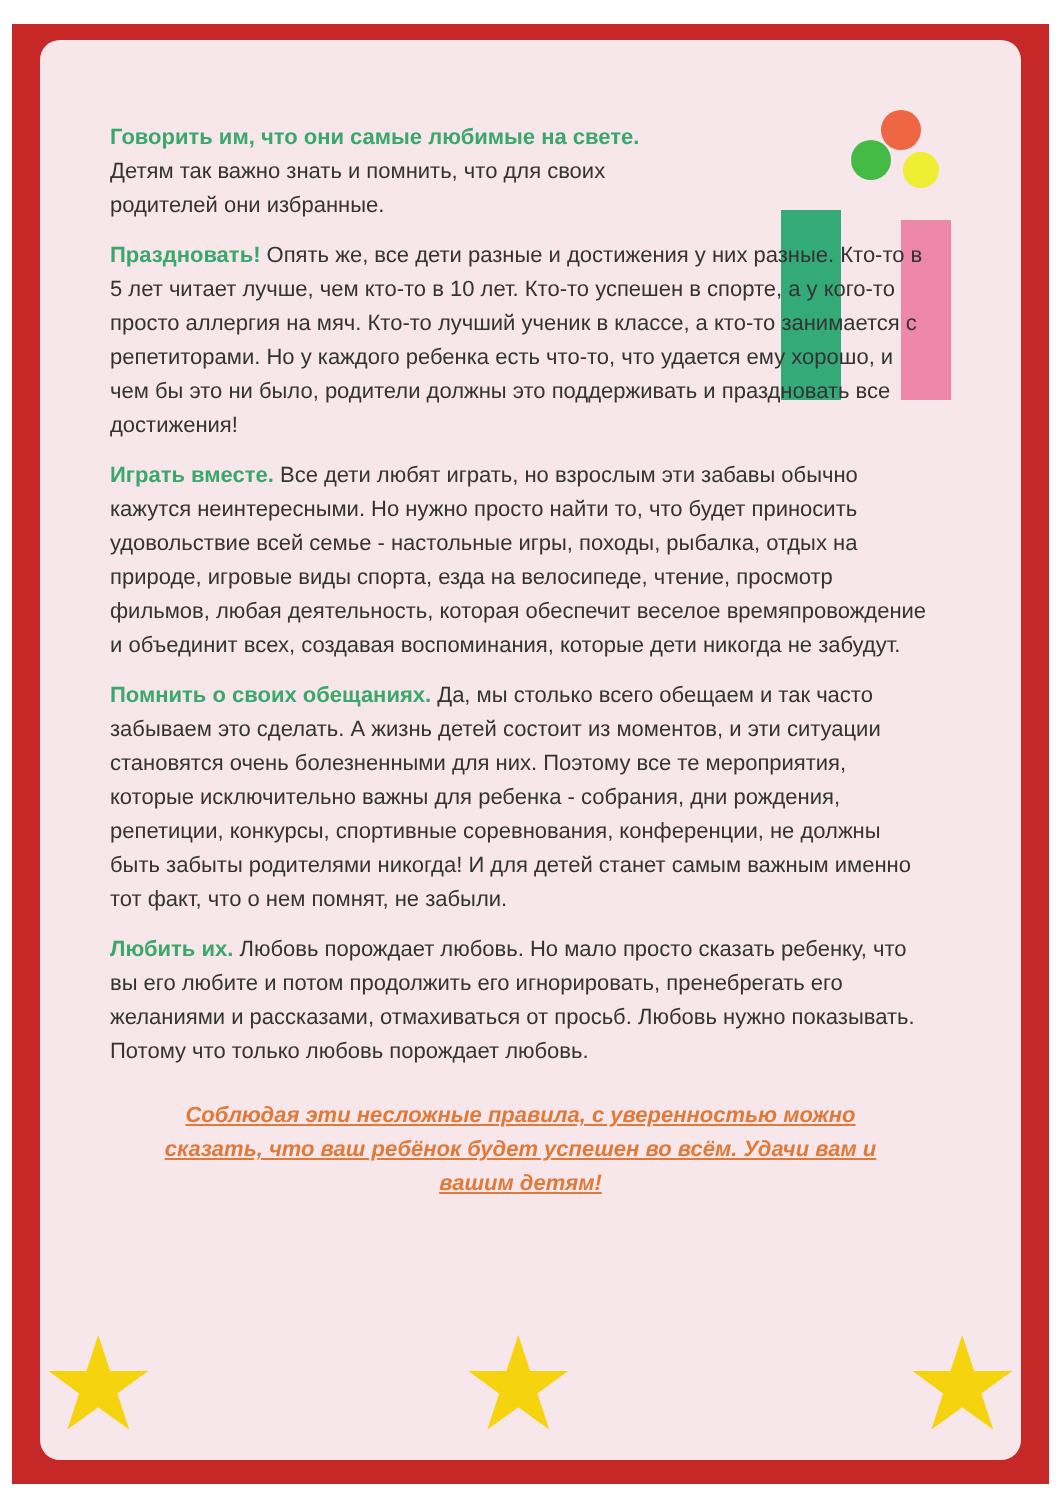Говорить им, что они самые любимые на свете. Детям так важно знать и помнить, что для своих родителей они избранные.
Праздновать! Опять же, все дети разные и достижения у них разные. Кто-то в 5 лет читает лучше, чем кто-то в 10 лет. Кто-то успешен в спорте, а у кого-то просто аллергия на мяч. Кто-то лучший ученик в классе, а кто-то занимается с репетиторами. Но у каждого ребенка есть что-то, что удается ему хорошо, и чем бы это ни было, родители должны это поддерживать и праздновать все достижения!
Играть вместе. Все дети любят играть, но взрослым эти забавы обычно кажутся неинтересными. Но нужно просто найти то, что будет приносить удовольствие всей семье - настольные игры, походы, рыбалка, отдых на природе, игровые виды спорта, езда на велосипеде, чтение, просмотр фильмов, любая деятельность, которая обеспечит веселое времяпровождение и объединит всех, создавая воспоминания, которые дети никогда не забудут.
Помнить о своих обещаниях. Да, мы столько всего обещаем и так часто забываем это сделать. А жизнь детей состоит из моментов, и эти ситуации становятся очень болезненными для них. Поэтому все те мероприятия, которые исключительно важны для ребенка - собрания, дни рождения, репетиции, конкурсы, спортивные соревнования, конференции, не должны быть забыты родителями никогда! И для детей станет самым важным именно тот факт, что о нем помнят, не забыли.
Любить их. Любовь порождает любовь. Но мало просто сказать ребенку, что вы его любите и потом продолжить его игнорировать, пренебрегать его желаниями и рассказами, отмахиваться от просьб. Любовь нужно показывать. Потому что только любовь порождает любовь.
Соблюдая эти несложные правила, с уверенностью можно сказать, что ваш ребёнок будет успешен во всём. Удачи вам и вашим детям!
★ ★ ★